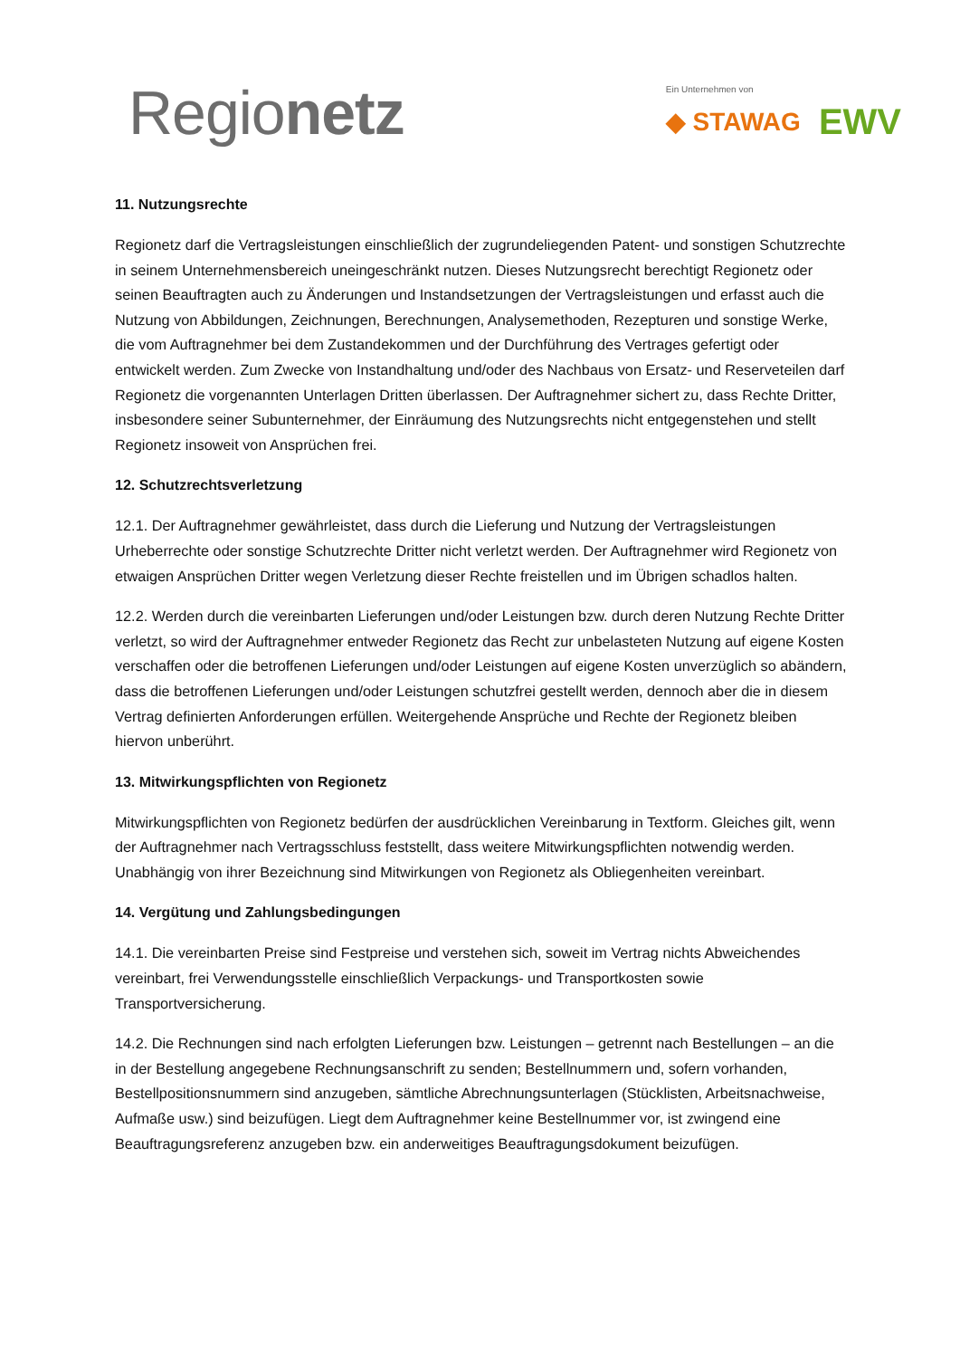Regionetz
Ein Unternehmen von
◆ STAWAG EWV
11. Nutzungsrechte
Regionetz darf die Vertragsleistungen einschließlich der zugrundeliegenden Patent- und sonstigen Schutzrechte in seinem Unternehmensbereich uneingeschränkt nutzen. Dieses Nutzungsrecht berechtigt Regionetz oder seinen Beauftragten auch zu Änderungen und Instandsetzungen der Vertragsleistungen und erfasst auch die Nutzung von Abbildungen, Zeichnungen, Berechnungen, Analysemethoden, Rezepturen und sonstige Werke, die vom Auftragnehmer bei dem Zustandekommen und der Durchführung des Vertrages gefertigt oder entwickelt werden. Zum Zwecke von Instandhaltung und/oder des Nachbaus von Ersatz- und Reserveteilen darf Regionetz die vorgenannten Unterlagen Dritten überlassen. Der Auftragnehmer sichert zu, dass Rechte Dritter, insbesondere seiner Subunternehmer, der Einräumung des Nutzungsrechts nicht entgegenstehen und stellt Regionetz insoweit von Ansprüchen frei.
12. Schutzrechtsverletzung
12.1. Der Auftragnehmer gewährleistet, dass durch die Lieferung und Nutzung der Vertragsleistungen Urheberrechte oder sonstige Schutzrechte Dritter nicht verletzt werden. Der Auftragnehmer wird Regionetz von etwaigen Ansprüchen Dritter wegen Verletzung dieser Rechte freistellen und im Übrigen schadlos halten.
12.2. Werden durch die vereinbarten Lieferungen und/oder Leistungen bzw. durch deren Nutzung Rechte Dritter verletzt, so wird der Auftragnehmer entweder Regionetz das Recht zur unbelasteten Nutzung auf eigene Kosten verschaffen oder die betroffenen Lieferungen und/oder Leistungen auf eigene Kosten unverzüglich so abändern, dass die betroffenen Lieferungen und/oder Leistungen schutzfrei gestellt werden, dennoch aber die in diesem Vertrag definierten Anforderungen erfüllen. Weitergehende Ansprüche und Rechte der Regionetz bleiben hiervon unberührt.
13. Mitwirkungspflichten von Regionetz
Mitwirkungspflichten von Regionetz bedürfen der ausdrücklichen Vereinbarung in Textform. Gleiches gilt, wenn der Auftragnehmer nach Vertragsschluss feststellt, dass weitere Mitwirkungspflichten notwendig werden. Unabhängig von ihrer Bezeichnung sind Mitwirkungen von Regionetz als Obliegenheiten vereinbart.
14. Vergütung und Zahlungsbedingungen
14.1. Die vereinbarten Preise sind Festpreise und verstehen sich, soweit im Vertrag nichts Abweichendes vereinbart, frei Verwendungsstelle einschließlich Verpackungs- und Transportkosten sowie Transportversicherung.
14.2. Die Rechnungen sind nach erfolgten Lieferungen bzw. Leistungen – getrennt nach Bestellungen – an die in der Bestellung angegebene Rechnungsanschrift zu senden; Bestellnummern und, sofern vorhanden, Bestellpositionsnummern sind anzugeben, sämtliche Abrechnungsunterlagen (Stücklisten, Arbeitsnachweise, Aufmaße usw.) sind beizufügen. Liegt dem Auftragnehmer keine Bestellnummer vor, ist zwingend eine Beauftragungsreferenz anzugeben bzw. ein anderweitiges Beauftragungsdokument beizufügen.